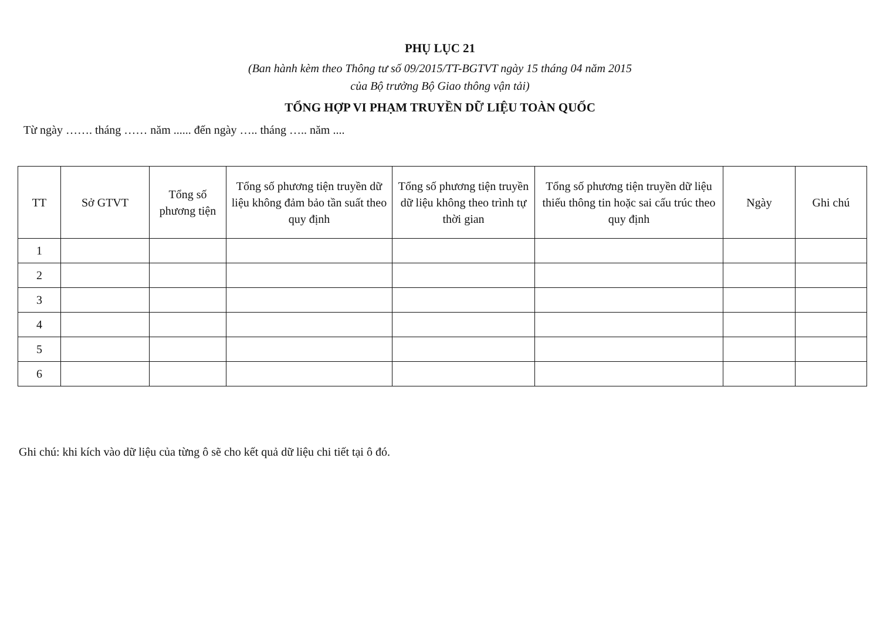PHỤ LỤC 21
(Ban hành kèm theo Thông tư số 09/2015/TT-BGTVT ngày 15 tháng 04 năm 2015
của Bộ trưởng Bộ Giao thông vận tải)
TỔNG HỢP VI PHẠM TRUYỀN DỮ LIỆU TOÀN QUỐC
Từ ngày ……. tháng …… năm ...... đến ngày ….. tháng ….. năm ....
| TT | Sở GTVT | Tổng số phương tiện | Tổng số phương tiện truyền dữ liệu không đảm bảo tần suất theo quy định | Tổng số phương tiện truyền dữ liệu không theo trình tự thời gian | Tổng số phương tiện truyền dữ liệu thiếu thông tin hoặc sai cấu trúc theo quy định | Ngày | Ghi chú |
| --- | --- | --- | --- | --- | --- | --- | --- |
| 1 | | | | | | | |
| 2 | | | | | | | |
| 3 | | | | | | | |
| 4 | | | | | | | |
| 5 | | | | | | | |
| 6 | | | | | | | |
Ghi chú: khi kích vào dữ liệu của từng ô sẽ cho kết quả dữ liệu chi tiết tại ô đó.